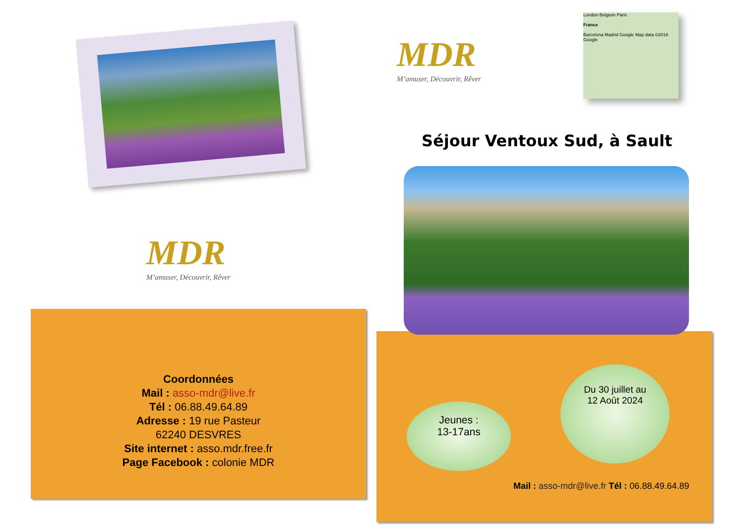MDR
M’amuser, Découvrir, Rêver
Coordonnées
Mail : asso-mdr@live.fr
Tél : 06.88.49.64.89
Adresse : 19 rue Pasteur
62240 DESVRES
Site internet : asso.mdr.free.fr
Page Facebook : colonie MDR
MDR
M’amuser, Découvrir, Rêver
London Belgium Paris
France
Barcelona Madrid Google Map data ©2016 Google
Séjour Ventoux Sud, à Sault
Jeunes :
13-17ans
Du 30 juillet au
12 Août 2024
Mail : asso-mdr@live.fr Tél : 06.88.49.64.89